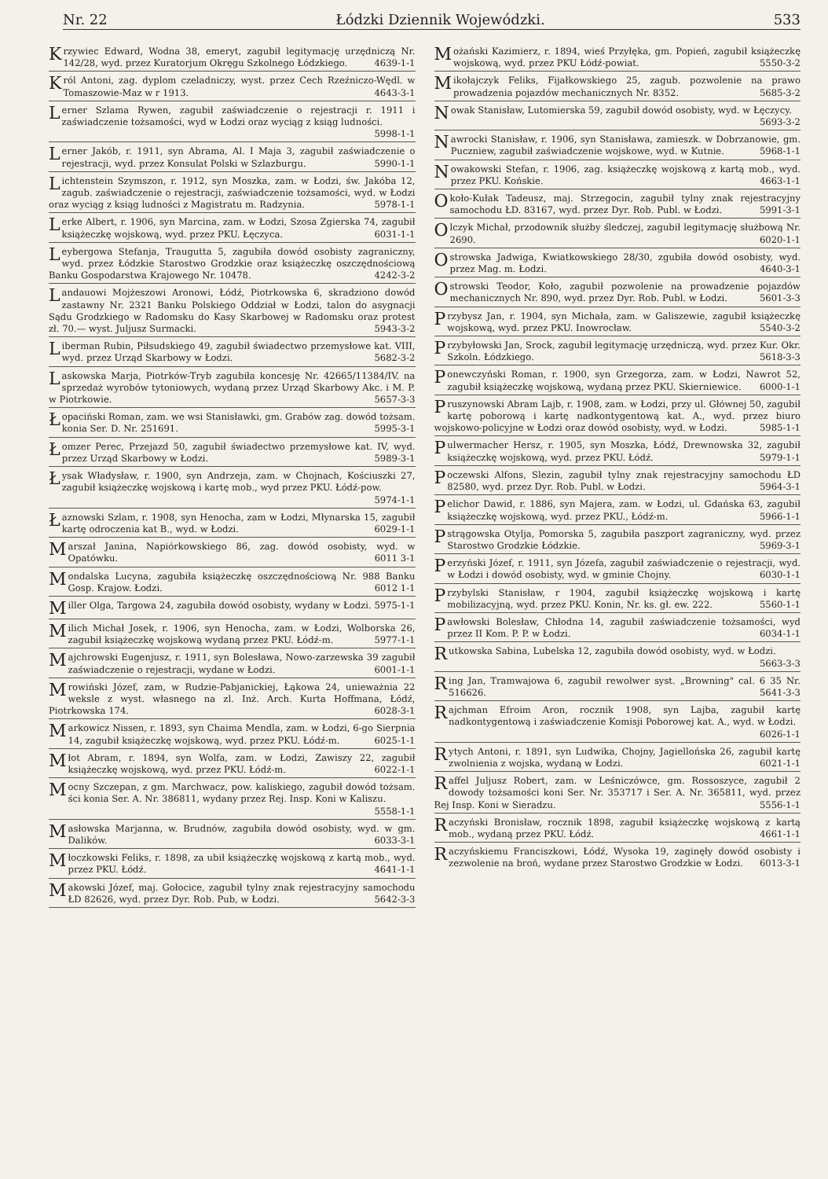Nr. 22 Łódzki Dziennik Wojewódzki. 533
Krzywiec Edward, Wodna 38, emeryt, zagubił legitymację urzędniczą Nr. 142/28, wyd. przez Kuratorjum Okręgu Szkolnego Łódzkiego. 4639-1-1
Król Antoni, zag. dyplom czeladniczy, wyst. przez Cech Rzeźniczo-Wędl. w Tomaszowie-Maz w r 1913. 4643-3-1
Lerner Szlama Rywen, zagubił zaświadczenie o rejestracji r. 1911 i zaświadczenie tożsamości, wyd w Łodzi oraz wyciąg z ksiąg ludności. 5998-1-1
Lerner Jakób, r. 1911, syn Abrama, Al. I Maja 3, zagubił zaświadczenie o rejestracji, wyd. przez Konsulat Polski w Szlazburgu. 5990-1-1
Lichtenstein Szymszon, r. 1912, syn Moszka, zam. w Łodzi, św. Jakóba 12, zagub. zaświadczenie o rejestracji, zaświadczenie tożsamości, wyd. w Łodzi oraz wyciąg z ksiąg ludności z Magistratu m. Radzynia. 5978-1-1
Lerke Albert, r. 1906, syn Marcina, zam. w Łodzi, Szosa Zgierska 74, zagubił książeczkę wojskową, wyd. przez PKU. Łęczyca. 6031-1-1
Leybergowa Stefanja, Traugutta 5, zagubiła dowód osobisty zagraniczny, wyd. przez Łódzkie Starostwo Grodzkie oraz książeczkę oszczędnościową Banku Gospodarstwa Krajowego Nr. 10478. 4242-3-2
Landauowi Mojżeszowi Aronowi, Łódź, Piotrkowska 6, skradziono dowód zastawny Nr. 2321 Banku Polskiego Oddział w Łodzi, talon do asygnacji Sądu Grodzkiego w Radomsku do Kasy Skarbowej w Radomsku oraz protest zł. 70.— wyst. Juljusz Surmacki. 5943-3-2
Liberman Rubin, Piłsudskiego 49, zagubił świadectwo przemysłowe kat. VIII, wyd. przez Urząd Skarbowy w Łodzi. 5682-3-2
Laskowska Marja, Piotrków-Tryb zagubiła koncesję Nr. 42665/11384/IV. na sprzedaż wyrobów tytoniowych, wydaną przez Urząd Skarbowy Akc. i M. P. w Piotrkowie. 5657-3-3
Łopaciński Roman, zam. we wsi Stanisławki, gm. Grabów zag. dowód tożsam. konia Ser. D. Nr. 251691. 5995-3-1
Łomzer Perec, Przejazd 50, zagubił świadectwo przemysłowe kat. IV, wyd. przez Urząd Skarbowy w Łodzi. 5989-3-1
Łysak Władysław, r. 1900, syn Andrzeja, zam. w Chojnach, Kościuszki 27, zagubił książeczkę wojskową i kartę mob., wyd przez PKU. Łódź-pow. 5974-1-1
Łaznowski Szlam, r. 1908, syn Henocha, zam w Łodzi, Młynarska 15, zagubił kartę odroczenia kat B., wyd. w Łodzi. 6029-1-1
Marszał Janina, Napiórkowskiego 86, zag. dowód osobisty, wyd. w Opatówku. 6011 3-1
Mondalska Lucyna, zagubiła książeczkę oszczędnościową Nr. 988 Banku Gosp. Krajow. Łodzi. 6012 1-1
Miller Olga, Targowa 24, zagubiła dowód osobisty, wydany w Łodzi. 5975-1-1
Milich Michał Josek, r. 1906, syn Henocha, zam. w Łodzi, Wolborska 26, zagubił książeczkę wojskową wydaną przez PKU. Łódź-m. 5977-1-1
Majchrowski Eugenjusz, r. 1911, syn Bolesława, Nowo-zarzewska 39 zagubił zaświadczenie o rejestracji, wydane w Łodzi. 6001-1-1
Mrowiński Józef, zam, w Rudzie-Pabjanickiej, Łąkowa 24, unieważnia 22 weksle z wyst. własnego na zl. Inż. Arch. Kurta Hoffmana, Łódź, Piotrkowska 174. 6028-3-1
Markowicz Nissen, r. 1893, syn Chaima Mendla, zam. w Łodzi, 6-go Sierpnia 14, zagubił książeczkę wojskową, wyd. przez PKU. Łódź-m. 6025-1-1
Młot Abram, r. 1894, syn Wolfa, zam. w Łodzi, Zawiszy 22, zagubił książeczkę wojskową, wyd. przez PKU. Łódź-m. 6022-1-1
Mocny Szczepan, z gm. Marchwacz, pow. kaliskiego, zagubił dowód tożsam. ści konia Ser. A. Nr. 386811, wydany przez Rej. Insp. Koni w Kaliszu. 5558-1-1
Masłowska Marjanna, w. Brudnów, zagubiła dowód osobisty, wyd. w gm. Dalików. 6033-3-1
Młoczkowski Feliks, r. 1898, za ubił książeczkę wojskową z kartą mob., wyd. przez PKU. Łódź. 4641-1-1
Makowski Józef, maj. Gołocice, zagubił tylny znak rejestracyjny samochodu ŁD 82626, wyd. przez Dyr. Rob. Pub, w Łodzi. 5642-3-3
Możański Kazimierz, r. 1894, wieś Przyłęka, gm. Popień, zagubił książeczkę wojskową, wyd. przez PKU Łódź-powiat. 5550-3-2
Mikołajczyk Feliks, Fijałkowskiego 25, zagub. pozwolenie na prawo prowadzenia pojazdów mechanicznych Nr. 8352. 5685-3-2
Nowak Stanisław, Lutomierska 59, zagubił dowód osobisty, wyd. w Łęczycy. 5693-3-2
Nawrocki Stanisław, r. 1906, syn Stanisława, zamieszk. w Dobrzanowie, gm. Puczniew, zagubił zaświadczenie wojskowe, wyd. w Kutnie. 5968-1-1
Nowakowski Stefan, r. 1906, zag. książeczkę wojskową z kartą mob., wyd. przez PKU. Końskie. 4663-1-1
Około-Kułak Tadeusz, maj. Strzegocin, zagubił tylny znak rejestracyjny samochodu ŁD. 83167, wyd. przez Dyr. Rob. Publ. w Łodzi. 5991-3-1
Olczyk Michał, przodownik służby śledczej, zagubił legitymację służbową Nr. 2690. 6020-1-1
Ostrowska Jadwiga, Kwiatkowskiego 28/30, zgubiła dowód osobisty, wyd. przez Mag. m. Łodzi. 4640-3-1
Ostrowski Teodor, Koło, zagubił pozwolenie na prowadzenie pojazdów mechanicznych Nr. 890, wyd. przez Dyr. Rob. Publ. w Łodzi. 5601-3-3
Przybysz Jan, r. 1904, syn Michała, zam. w Galiszewie, zagubił książeczkę wojskową, wyd. przez PKU. Inowrocław. 5540-3-2
Przybyłowski Jan, Srock, zagubił legitymację urzędniczą, wyd. przez Kur. Okr. Szkoln. Łódzkiego. 5618-3-3
Ponewczyński Roman, r. 1900, syn Grzegorza, zam. w Łodzi, Nawrot 52, zagubił książeczkę wojskową, wydaną przez PKU. Skierniewice. 6000-1-1
Pruszynowski Abram Lajb, r. 1908, zam. w Łodzi, przy ul. Głównej 50, zagubił kartę poborową i kartę nadkontygentową kat. A., wyd. przez biuro wojskowo-policyjne w Łodzi oraz dowód osobisty, wyd. w Łodzi. 5985-1-1
Pulwermacher Hersz, r. 1905, syn Moszka, Łódź, Drewnowska 32, zagubił książeczkę wojskową, wyd. przez PKU. Łódź. 5979-1-1
Poczewski Alfons, Slezin, zagubił tylny znak rejestracyjny samochodu ŁD 82580, wyd. przez Dyr. Rob. Publ. w Łodzi. 5964-3-1
Pelichor Dawid, r. 1886, syn Majera, zam. w Łodzi, ul. Gdańska 63, zagubił książeczkę wojskową, wyd. przez PKU., Łódź-m. 5966-1-1
Pstrągowska Otylja, Pomorska 5, zagubiła paszport zagraniczny, wyd. przez Starostwo Grodzkie Łódzkie. 5969-3-1
Perzyński Józef, r. 1911, syn Józefa, zagubił zaświadczenie o rejestracji, wyd. w Łodzi i dowód osobisty, wyd. w gminie Chojny. 6030-1-1
Przybylski Stanisław, r 1904, zagubił książeczkę wojskową i kartę mobilizacyjną, wyd. przez PKU. Konin, Nr. ks. gł. ew. 222. 5560-1-1
Pawłowski Bolesław, Chłodna 14, zagubił zaświadczenie tożsamości, wyd przez II Kom. P. P. w Łodzi. 6034-1-1
Rutkowska Sabina, Lubelska 12, zagubiła dowód osobisty, wyd. w Łodzi. 5663-3-3
Ring Jan, Tramwajowa 6, zagubił rewolwer syst. „Browning" cal. 6 35 Nr. 516626. 5641-3-3
Rajchman Efroim Aron, rocznik 1908, syn Lajba, zagubił kartę nadkontygentową i zaświadczenie Komisji Poborowej kat. A., wyd. w Łodzi. 6026-1-1
Rytych Antoni, r. 1891, syn Ludwika, Chojny, Jagiellońska 26, zagubił kartę zwolnienia z wojska, wydaną w Łodzi. 6021-1-1
Raffel Juljusz Robert, zam. w Leśniczówce, gm. Rossoszyce, zagubił 2 dowody tożsamości koni Ser. Nr. 353717 i Ser. A. Nr. 365811, wyd. przez Rej Insp. Koni w Sieradzu. 5556-1-1
Raczyński Bronisław, rocznik 1898, zagubił książeczkę wojskową z kartą mob., wydaną przez PKU. Łódź. 4661-1-1
Raczyńskiemu Franciszkowi, Łódź, Wysoka 19, zaginęły dowód osobisty i zezwolenie na broń, wydane przez Starostwo Grodzkie w Łodzi. 6013-3-1